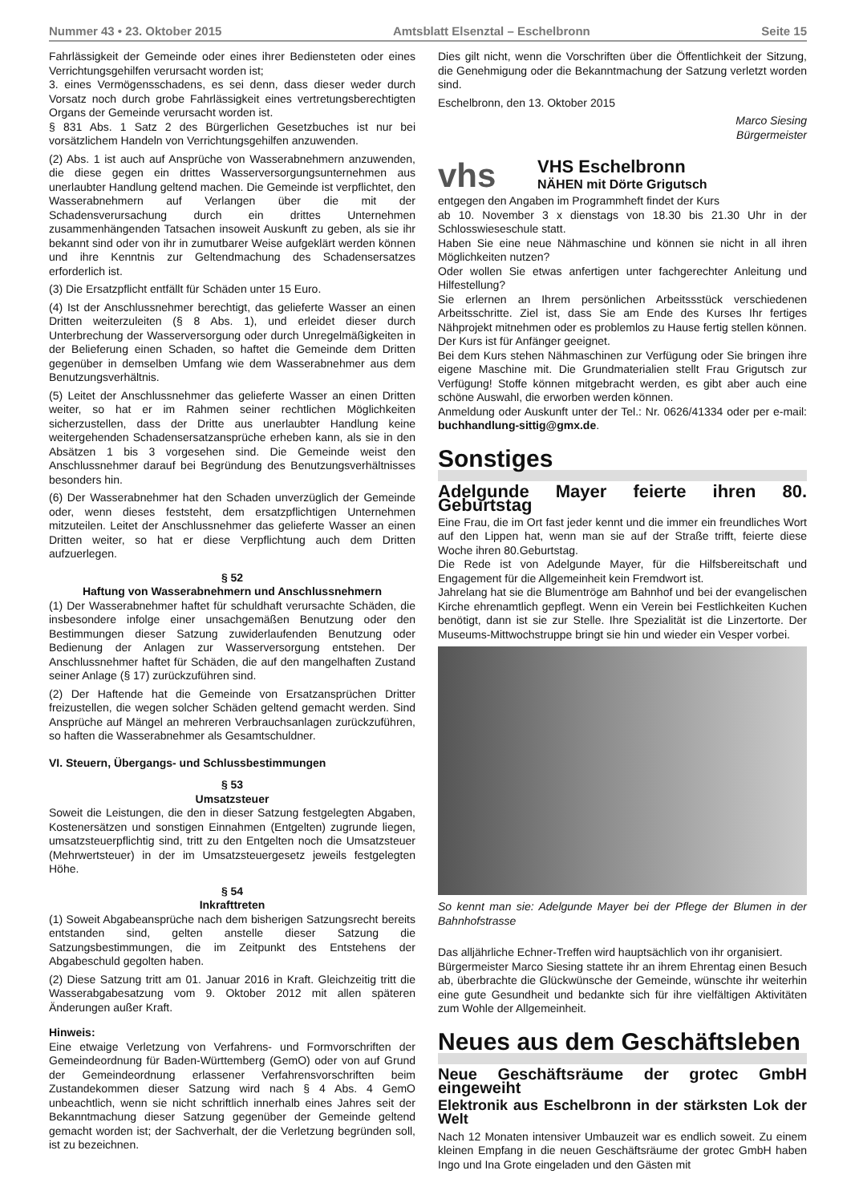Nummer 43 • 23. Oktober 2015 Amtsblatt Elsenztal – Eschelbronn Seite 15
Fahrlässigkeit der Gemeinde oder eines ihrer Bediensteten oder eines Verrichtungsgehilfen verursacht worden ist;
3. eines Vermögensschadens, es sei denn, dass dieser weder durch Vorsatz noch durch grobe Fahrlässigkeit eines vertretungsberechtigten Organs der Gemeinde verursacht worden ist.
§ 831 Abs. 1 Satz 2 des Bürgerlichen Gesetzbuches ist nur bei vorsätzlichem Handeln von Verrichtungsgehilfen anzuwenden.
(2) Abs. 1 ist auch auf Ansprüche von Wasserabnehmern anzuwenden, die diese gegen ein drittes Wasserversorgungsunternehmen aus unerlaubter Handlung geltend machen. Die Gemeinde ist verpflichtet, den Wasserabnehmern auf Verlangen über die mit der Schadensverursachung durch ein drittes Unternehmen zusammenhängenden Tatsachen insoweit Auskunft zu geben, als sie ihr bekannt sind oder von ihr in zumutbarer Weise aufgeklärt werden können und ihre Kenntnis zur Geltendmachung des Schadensersatzes erforderlich ist.
(3) Die Ersatzpflicht entfällt für Schäden unter 15 Euro.
(4) Ist der Anschlussnehmer berechtigt, das gelieferte Wasser an einen Dritten weiterzuleiten (§ 8 Abs. 1), und erleidet dieser durch Unterbrechung der Wasserversorgung oder durch Unregelmäßigkeiten in der Belieferung einen Schaden, so haftet die Gemeinde dem Dritten gegenüber in demselben Umfang wie dem Wasserabnehmer aus dem Benutzungsverhältnis.
(5) Leitet der Anschlussnehmer das gelieferte Wasser an einen Dritten weiter, so hat er im Rahmen seiner rechtlichen Möglichkeiten sicherzustellen, dass der Dritte aus unerlaubter Handlung keine weitergehenden Schadensersatzansprüche erheben kann, als sie in den Absätzen 1 bis 3 vorgesehen sind. Die Gemeinde weist den Anschlussnehmer darauf bei Begründung des Benutzungsverhältnisses besonders hin.
(6) Der Wasserabnehmer hat den Schaden unverzüglich der Gemeinde oder, wenn dieses feststeht, dem ersatzpflichtigen Unternehmen mitzuteilen. Leitet der Anschlussnehmer das gelieferte Wasser an einen Dritten weiter, so hat er diese Verpflichtung auch dem Dritten aufzuerlegen.
§ 52
Haftung von Wasserabnehmern und Anschlussnehmern
(1) Der Wasserabnehmer haftet für schuldhaft verursachte Schäden, die insbesondere infolge einer unsachgemäßen Benutzung oder den Bestimmungen dieser Satzung zuwiderlaufenden Benutzung oder Bedienung der Anlagen zur Wasserversorgung entstehen. Der Anschlussnehmer haftet für Schäden, die auf den mangelhaften Zustand seiner Anlage (§ 17) zurückzuführen sind.
(2) Der Haftende hat die Gemeinde von Ersatzansprüchen Dritter freizustellen, die wegen solcher Schäden geltend gemacht werden. Sind Ansprüche auf Mängel an mehreren Verbrauchsanlagen zurückzuführen, so haften die Wasserabnehmer als Gesamtschuldner.
VI. Steuern, Übergangs- und Schlussbestimmungen
§ 53
Umsatzsteuer
Soweit die Leistungen, die den in dieser Satzung festgelegten Abgaben, Kostenersätzen und sonstigen Einnahmen (Entgelten) zugrunde liegen, umsatzsteuerpflichtig sind, tritt zu den Entgelten noch die Umsatzsteuer (Mehrwertsteuer) in der im Umsatzsteuergesetz jeweils festgelegten Höhe.
§ 54
Inkrafttreten
(1) Soweit Abgabeansprüche nach dem bisherigen Satzungsrecht bereits entstanden sind, gelten anstelle dieser Satzung die Satzungsbestimmungen, die im Zeitpunkt des Entstehens der Abgabeschuld gegolten haben.
(2) Diese Satzung tritt am 01. Januar 2016 in Kraft. Gleichzeitig tritt die Wasserabgabesatzung vom 9. Oktober 2012 mit allen späteren Änderungen außer Kraft.
Hinweis:
Eine etwaige Verletzung von Verfahrens- und Formvorschriften der Gemeindeordnung für Baden-Württemberg (GemO) oder von auf Grund der Gemeindeordnung erlassener Verfahrensvorschriften beim Zustandekommen dieser Satzung wird nach § 4 Abs. 4 GemO unbeachtlich, wenn sie nicht schriftlich innerhalb eines Jahres seit der Bekanntmachung dieser Satzung gegenüber der Gemeinde geltend gemacht worden ist; der Sachverhalt, der die Verletzung begründen soll, ist zu bezeichnen.
Dies gilt nicht, wenn die Vorschriften über die Öffentlichkeit der Sitzung, die Genehmigung oder die Bekanntmachung der Satzung verletzt worden sind.
Eschelbronn, den 13. Oktober 2015
Marco Siesing
Bürgermeister
vhs
VHS Eschelbronn
NÄHEN mit Dörte Grigutsch
entgegen den Angaben im Programmheft findet der Kurs
ab 10. November 3 x dienstags von 18.30 bis 21.30 Uhr in der Schlosswieseschule statt.
Haben Sie eine neue Nähmaschine und können sie nicht in all ihren Möglichkeiten nutzen?
Oder wollen Sie etwas anfertigen unter fachgerechter Anleitung und Hilfestellung?
Sie erlernen an Ihrem persönlichen Arbeitssstück verschiedenen Arbeitsschritte. Ziel ist, dass Sie am Ende des Kurses Ihr fertiges Nähprojekt mitnehmen oder es problemlos zu Hause fertig stellen können.
Der Kurs ist für Anfänger geeignet.
Bei dem Kurs stehen Nähmaschinen zur Verfügung oder Sie bringen ihre eigene Maschine mit. Die Grundmaterialien stellt Frau Grigutsch zur Verfügung! Stoffe können mitgebracht werden, es gibt aber auch eine schöne Auswahl, die erworben werden können.
Anmeldung oder Auskunft unter der Tel.: Nr. 0626/41334 oder per e-mail: buchhandlung-sittig@gmx.de.
Sonstiges
Adelgunde Mayer feierte ihren 80. Geburtstag
Eine Frau, die im Ort fast jeder kennt und die immer ein freundliches Wort auf den Lippen hat, wenn man sie auf der Straße trifft, feierte diese Woche ihren 80.Geburtstag.
Die Rede ist von Adelgunde Mayer, für die Hilfsbereitschaft und Engagement für die Allgemeinheit kein Fremdwort ist.
Jahrelang hat sie die Blumentröge am Bahnhof und bei der evangelischen Kirche ehrenamtlich gepflegt. Wenn ein Verein bei Festlichkeiten Kuchen benötigt, dann ist sie zur Stelle. Ihre Spezialität ist die Linzertorte. Der Museums-Mittwochstruppe bringt sie hin und wieder ein Vesper vorbei.
So kennt man sie: Adelgunde Mayer bei der Pflege der Blumen in der Bahnhofstrasse
Das alljährliche Echner-Treffen wird hauptsächlich von ihr organisiert.
Bürgermeister Marco Siesing stattete ihr an ihrem Ehrentag einen Besuch ab, überbrachte die Glückwünsche der Gemeinde, wünschte ihr weiterhin eine gute Gesundheit und bedankte sich für ihre vielfältigen Aktivitäten zum Wohle der Allgemeinheit.
Neues aus dem Geschäftsleben
Neue Geschäftsräume der grotec GmbH eingeweiht
Elektronik aus Eschelbronn in der stärksten Lok der Welt
Nach 12 Monaten intensiver Umbauzeit war es endlich soweit. Zu einem kleinen Empfang in die neuen Geschäftsräume der grotec GmbH haben Ingo und Ina Grote eingeladen und den Gästen mit